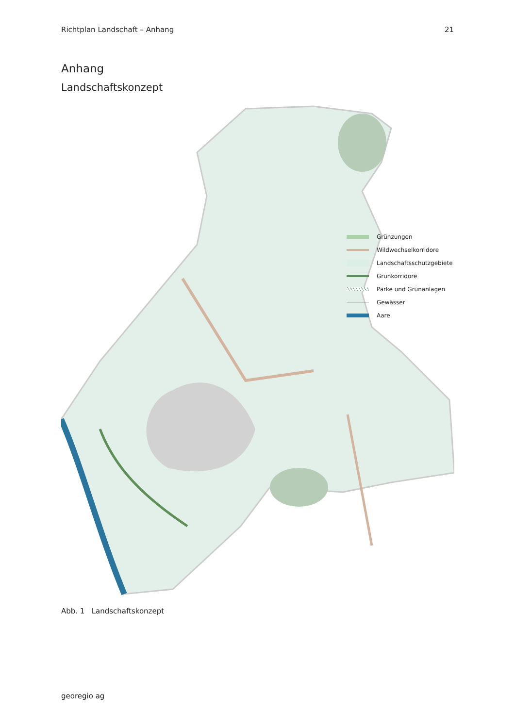Richtplan Landschaft – Anhang 21
Anhang
Landschaftskonzept
Grünzungen
Wildwechselkorridore
Landschaftsschutzgebiete
Grünkorridore
Pärke und Grünanlagen
Gewässer
Aare
Abb. 1 Landschaftskonzept
georegio ag